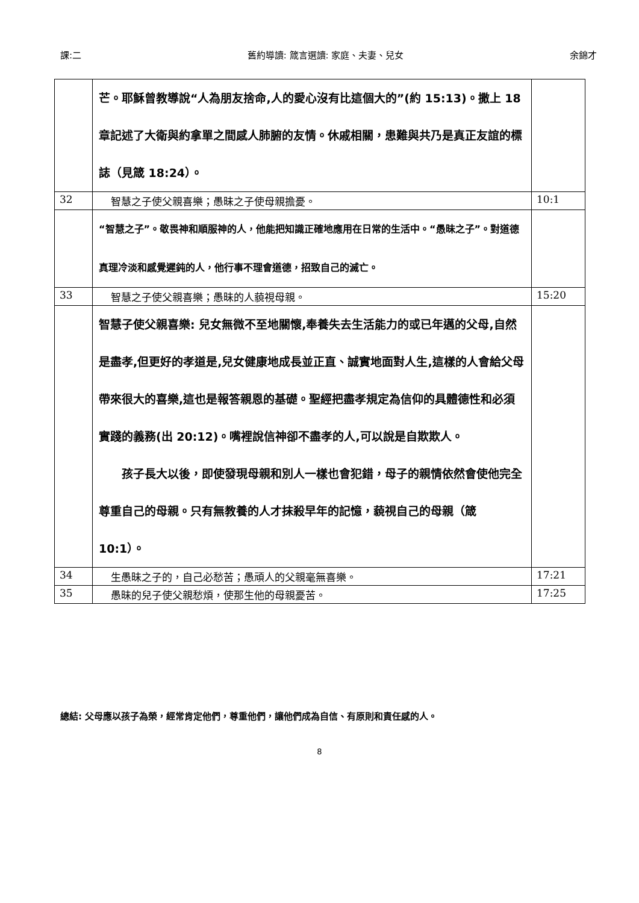課:二 舊約導讀: 箴言選讀: 家庭、夫妻、兒女 余錦才
| | 芒。耶穌曾教導說“人為朋友捨命,人的愛心沒有比這個大的”(約 15:13)。撒上 18 章記述了大衛與約拿單之間感人肺腑的友情。休戚相關，患難與共乃是真正友誼的標誌（見箴 18:24）。 | |
| 32 | 智慧之子使父親喜樂；愚昧之子使母親擔憂。 | 10:1 |
| | “智慧之子”。敬畏神和順服神的人，他能把知識正確地應用在日常的生活中。“愚昧之子”。對道德真理冷淡和感覺遲鈍的人，他行事不理會道德，招致自己的滅亡。 | |
| 33 | 智慧之子使父親喜樂；愚昧的人藐視母親。 | 15:20 |
| | 智慧子使父親喜樂: 兒女無微不至地關懷,奉養失去生活能力的或已年邁的父母,自然是盡孝,但更好的孝道是,兒女健康地成長並正直、誠實地面對人生,這樣的人會給父母帶來很大的喜樂,這也是報答親恩的基礎。聖經把盡孝規定為信仰的具體德性和必須實踐的義務(出 20:12)。嘴裡說信神卻不盡孝的人,可以說是自欺欺人。 孩子長大以後，即使發現母親和別人一樣也會犯錯，母子的親情依然會使他完全尊重自己的母親。只有無教養的人才抹殺早年的記憶，藐視自己的母親（箴 10:1）。 | |
| 34 | 生愚昧之子的，自己必愁苦；愚頑人的父親毫無喜樂。 | 17:21 |
| 35 | 愚昧的兒子使父親愁煩，使那生他的母親憂苦。 | 17:25 |
總結: 父母應以孩子為榮，經常肯定他們，尊重他們，讓他們成為自信、有原則和責任感的人。
8